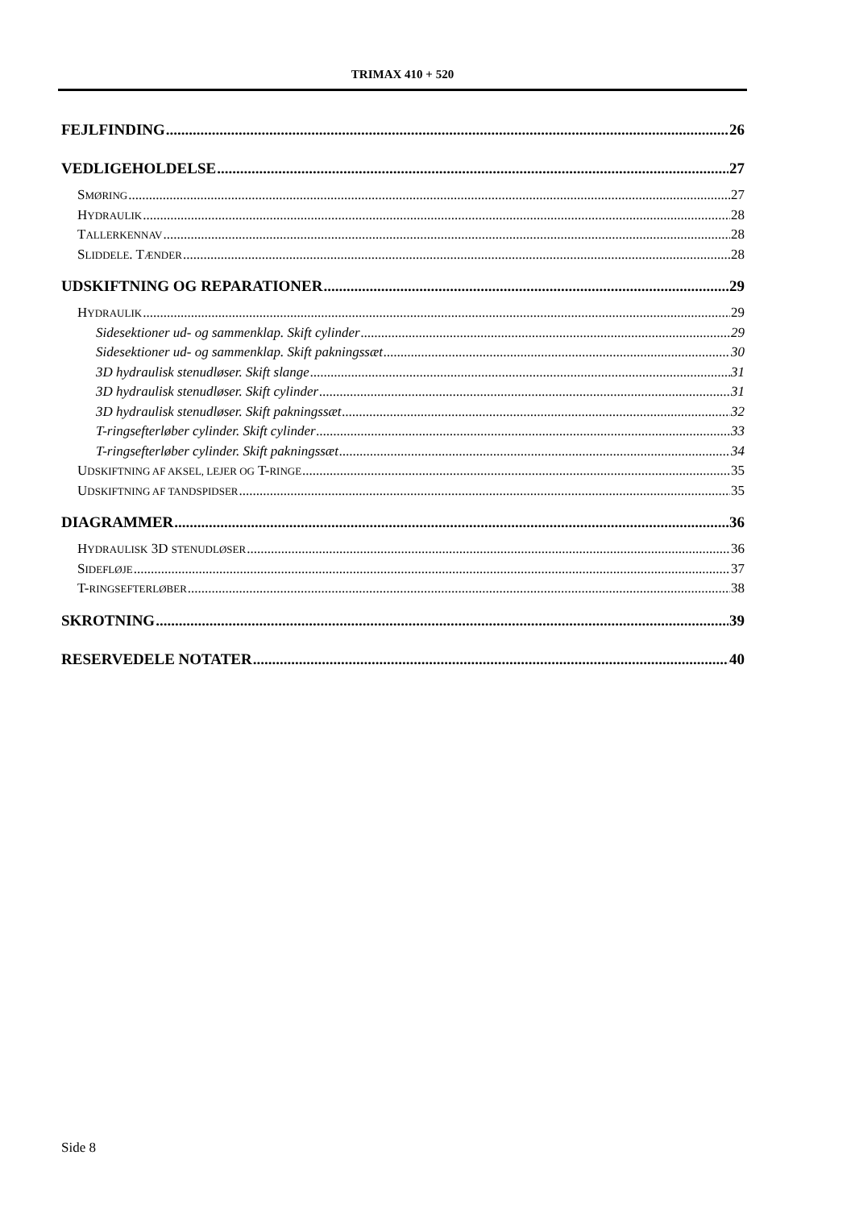TRIMAX 410 + 520
FEJLFINDING 26
VEDLIGEHOLDELSE 27
SMØRING 27
HYDRAULIK 28
TALLERKENNAV 28
SLIDDELE. TÆNDER 28
UDSKIFTNING OG REPARATIONER 29
HYDRAULIK 29
Sidesektioner ud- og sammenklap. Skift cylinder 29
Sidesektioner ud- og sammenklap. Skift pakningssæt 30
3D hydraulisk stenudløser. Skift slange 31
3D hydraulisk stenudløser. Skift cylinder 31
3D hydraulisk stenudløser. Skift pakningssæt 32
T-ringsefterløber cylinder. Skift cylinder 33
T-ringsefterløber cylinder. Skift pakningssæt 34
UDSKIFTNING AF AKSEL, LEJER OG T-RINGE 35
UDSKIFTNING AF TANDSPIDSER 35
DIAGRAMMER 36
HYDRAULISK 3D STENUDLØSER 36
SIDEFLØJE 37
T-RINGSEFTERLØBER 38
SKROTNING 39
RESERVEDELE NOTATER 40
Side 8